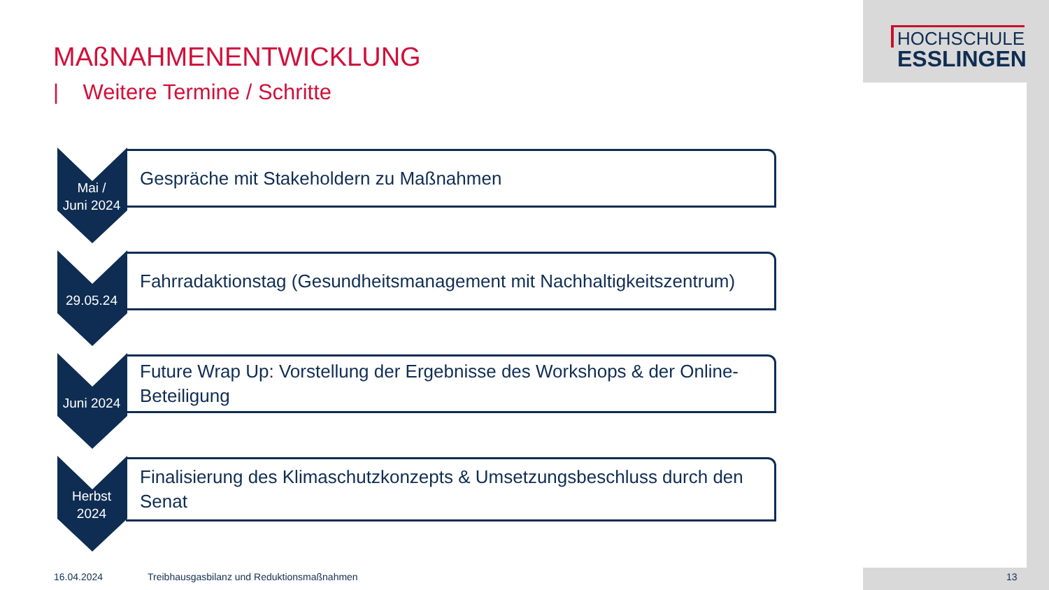HOCHSCHULE
ESSLINGEN
MAßNAHMENENTWICKLUNG
| Weitere Termine / Schritte
Mai /
Juni 2024
Gespräche mit Stakeholdern zu Maßnahmen
29.05.24
Fahrradaktionstag (Gesundheitsmanagement mit Nachhaltigkeitszentrum)
Juni 2024
Future Wrap Up: Vorstellung der Ergebnisse des Workshops & der Online-Beteiligung
Herbst
2024
Finalisierung des Klimaschutzkonzepts & Umsetzungsbeschluss durch den Senat
16.04.2024
Treibhausgasbilanz und Reduktionsmaßnahmen
13